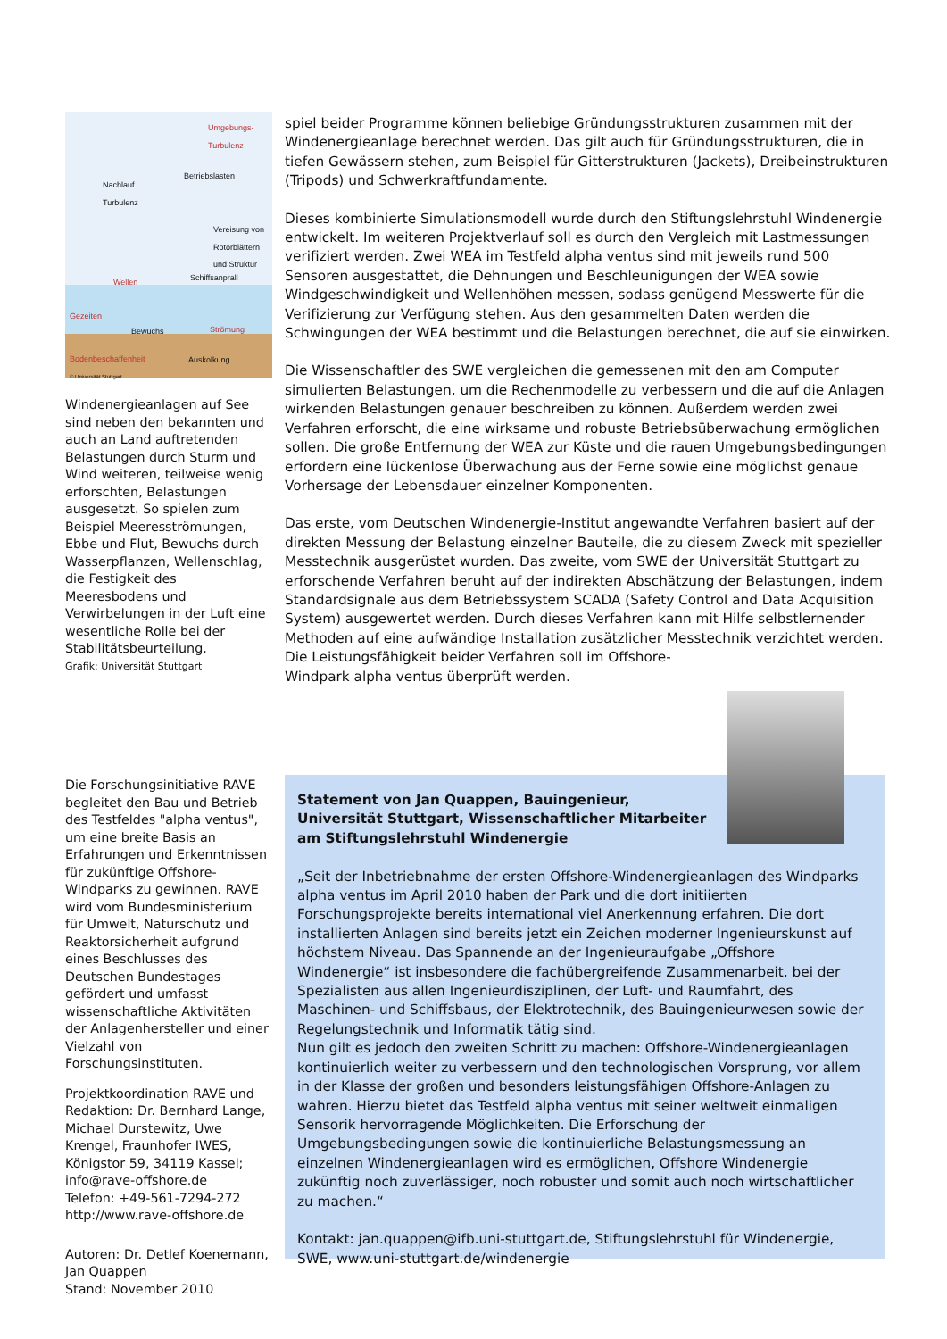Umgebungs-
Turbulenz
Betriebslasten
Nachlauf
Turbulenz
Vereisung von
Rotorblättern
und Struktur
Wellen Schiffsanprall
Gezeiten
Bewuchs Strömung
Bodenbeschaffenheit Auskolkung
© Universität Stuttgart
Windenergieanlagen auf See sind neben den bekannten und auch an Land auftretenden Belastungen durch Sturm und Wind weiteren, teilweise wenig erforschten, Belastungen ausgesetzt. So spielen zum Beispiel Meeresströmungen, Ebbe und Flut, Bewuchs durch Wasserpflanzen, Wellenschlag, die Festigkeit des Meeresbodens und Verwirbelungen in der Luft eine wesentliche Rolle bei der Stabilitätsbeurteilung.
Grafik: Universität Stuttgart
spiel beider Programme können beliebige Gründungsstrukturen zusammen mit der Windenergieanlage berechnet werden. Das gilt auch für Gründungsstrukturen, die in tiefen Gewässern stehen, zum Beispiel für Gitterstrukturen (Jackets), Dreibeinstrukturen (Tripods) und Schwerkraftfundamente.
Dieses kombinierte Simulationsmodell wurde durch den Stiftungslehrstuhl Windenergie entwickelt. Im weiteren Projektverlauf soll es durch den Vergleich mit Lastmessungen verifiziert werden. Zwei WEA im Testfeld alpha ventus sind mit jeweils rund 500 Sensoren ausgestattet, die Dehnungen und Beschleunigungen der WEA sowie Windgeschwindigkeit und Wellenhöhen messen, sodass genügend Messwerte für die Verifizierung zur Verfügung stehen. Aus den gesammelten Daten werden die Schwingungen der WEA bestimmt und die Belastungen berechnet, die auf sie einwirken.
Die Wissenschaftler des SWE vergleichen die gemessenen mit den am Computer simulierten Belastungen, um die Rechenmodelle zu verbessern und die auf die Anlagen wirkenden Belastungen genauer beschreiben zu können. Außerdem werden zwei Verfahren erforscht, die eine wirksame und robuste Betriebsüberwachung ermöglichen sollen. Die große Entfernung der WEA zur Küste und die rauen Umgebungsbedingungen erfordern eine lückenlose Überwachung aus der Ferne sowie eine möglichst genaue Vorhersage der Lebensdauer einzelner Komponenten.
Das erste, vom Deutschen Windenergie-Institut angewandte Verfahren basiert auf der direkten Messung der Belastung einzelner Bauteile, die zu diesem Zweck mit spezieller Messtechnik ausgerüstet wurden. Das zweite, vom SWE der Universität Stuttgart zu erforschende Verfahren beruht auf der indirekten Abschätzung der Belastungen, indem Standardsignale aus dem Betriebssystem SCADA (Safety Control and Data Acquisition System) ausgewertet werden. Durch dieses Verfahren kann mit Hilfe selbstlernender Methoden auf eine aufwändige Installation zusätzlicher Messtechnik verzichtet werden. Die Leistungsfähigkeit beider Verfahren soll im Offshore-
Windpark alpha ventus überprüft werden.
Die Forschungsinitiative RAVE begleitet den Bau und Betrieb des Testfeldes "alpha ventus", um eine breite Basis an Erfahrungen und Erkenntnissen für zukünftige Offshore-Windparks zu gewinnen. RAVE wird vom Bundesministerium für Umwelt, Naturschutz und Reaktorsicherheit aufgrund eines Beschlusses des Deutschen Bundestages gefördert und umfasst wissenschaftliche Aktivitäten der Anlagenhersteller und einer Vielzahl von Forschungsinstituten.
Projektkoordination RAVE und Redaktion: Dr. Bernhard Lange, Michael Durstewitz, Uwe Krengel, Fraunhofer IWES, Königstor 59, 34119 Kassel; info@rave-offshore.de
Telefon: +49-561-7294-272
http://www.rave-offshore.de
Autoren: Dr. Detlef Koenemann, Jan Quappen
Stand: November 2010
Statement von Jan Quappen, Bauingenieur,
Universität Stuttgart, Wissenschaftlicher Mitarbeiter
am Stiftungslehrstuhl Windenergie
„Seit der Inbetriebnahme der ersten Offshore-Windenergieanlagen des Windparks alpha ventus im April 2010 haben der Park und die dort initiierten Forschungsprojekte bereits international viel Anerkennung erfahren. Die dort installierten Anlagen sind bereits jetzt ein Zeichen moderner Ingenieurskunst auf höchstem Niveau. Das Spannende an der Ingenieuraufgabe „Offshore Windenergie“ ist insbesondere die fachübergreifende Zusammenarbeit, bei der Spezialisten aus allen Ingenieurdisziplinen, der Luft- und Raumfahrt, des Maschinen- und Schiffsbaus, der Elektrotechnik, des Bauingenieurwesen sowie der Regelungstechnik und Informatik tätig sind.
Nun gilt es jedoch den zweiten Schritt zu machen: Offshore-Windenergieanlagen kontinuierlich weiter zu verbessern und den technologischen Vorsprung, vor allem in der Klasse der großen und besonders leistungsfähigen Offshore-Anlagen zu wahren. Hierzu bietet das Testfeld alpha ventus mit seiner weltweit einmaligen Sensorik hervorragende Möglichkeiten. Die Erforschung der Umgebungsbedingungen sowie die kontinuierliche Belastungsmessung an einzelnen Windenergieanlagen wird es ermöglichen, Offshore Windenergie zukünftig noch zuverlässiger, noch robuster und somit auch noch wirtschaftlicher zu machen.“
Kontakt: jan.quappen@ifb.uni-stuttgart.de, Stiftungslehrstuhl für Windenergie, SWE, www.uni-stuttgart.de/windenergie